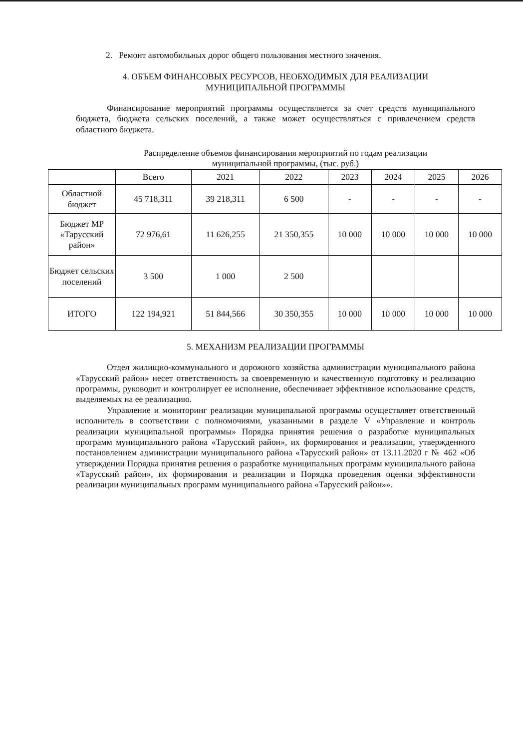2. Ремонт автомобильных дорог общего пользования местного значения.
4. ОБЪЕМ ФИНАНСОВЫХ РЕСУРСОВ, НЕОБХОДИМЫХ ДЛЯ РЕАЛИЗАЦИИ
МУНИЦИПАЛЬНОЙ ПРОГРАММЫ
Финансирование мероприятий программы осуществляется за счет средств муниципального бюджета, бюджета сельских поселений, а также может осуществляться с привлечением средств областного бюджета.
Распределение объемов финансирования мероприятий по годам реализации
муниципальной программы, (тыс. руб.)
| | Всего | 2021 | 2022 | 2023 | 2024 | 2025 | 2026 |
| --- | --- | --- | --- | --- | --- | --- | --- |
| Областной бюджет | 45 718,311 | 39 218,311 | 6 500 | - | - | - | - |
| Бюджет МР «Тарусский район» | 72 976,61 | 11 626,255 | 21 350,355 | 10 000 | 10 000 | 10 000 | 10 000 |
| Бюджет сельских поселений | 3 500 | 1 000 | 2 500 | | | | |
| ИТОГО | 122 194,921 | 51 844,566 | 30 350,355 | 10 000 | 10 000 | 10 000 | 10 000 |
5. МЕХАНИЗМ РЕАЛИЗАЦИИ ПРОГРАММЫ
Отдел жилищно-коммунального и дорожного хозяйства администрации муниципального района «Тарусский район» несет ответственность за своевременную и качественную подготовку и реализацию программы, руководит и контролирует ее исполнение, обеспечивает эффективное использование средств, выделяемых на ее реализацию.
Управление и мониторинг реализации муниципальной программы осуществляет ответственный исполнитель в соответствии с полномочиями, указанными в разделе V «Управление и контроль реализации муниципальной программы» Порядка принятия решения о разработке муниципальных программ муниципального района «Тарусский район», их формирования и реализации, утвержденного постановлением администрации муниципального района «Тарусский район» от 13.11.2020 г № 462 «Об утверждении Порядка принятия решения о разработке муниципальных программ муниципального района «Тарусский район», их формирования и реализации и Порядка проведения оценки эффективности реализации муниципальных программ муниципального района «Тарусский район»».